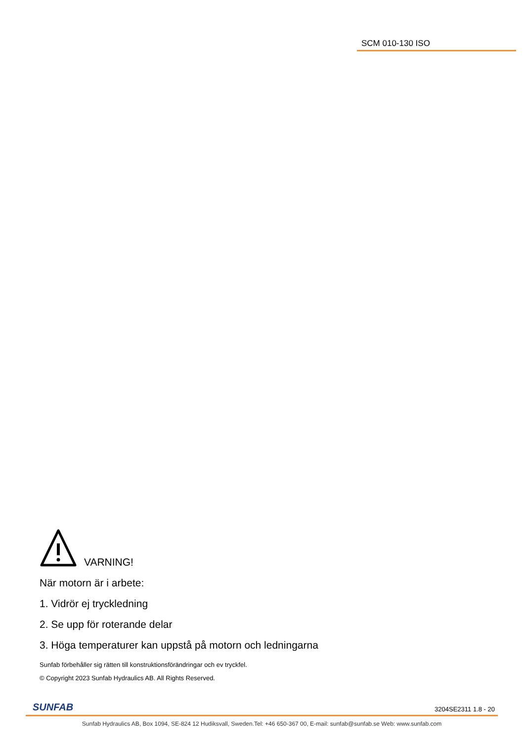SCM 010-130 ISO
VARNING!
När motorn är i arbete:
1. Vidrör ej tryckledning
2. Se upp för roterande delar
3. Höga temperaturer kan uppstå på motorn och ledningarna
Sunfab förbehåller sig rätten till konstruktionsförändringar och ev tryckfel.
© Copyright 2023 Sunfab Hydraulics AB. All Rights Reserved.
SUNFAB 3204SE2311 1.8 - 20
Sunfab Hydraulics AB, Box 1094, SE-824 12 Hudiksvall, Sweden.Tel: +46 650-367 00, E-mail: sunfab@sunfab.se Web: www.sunfab.com